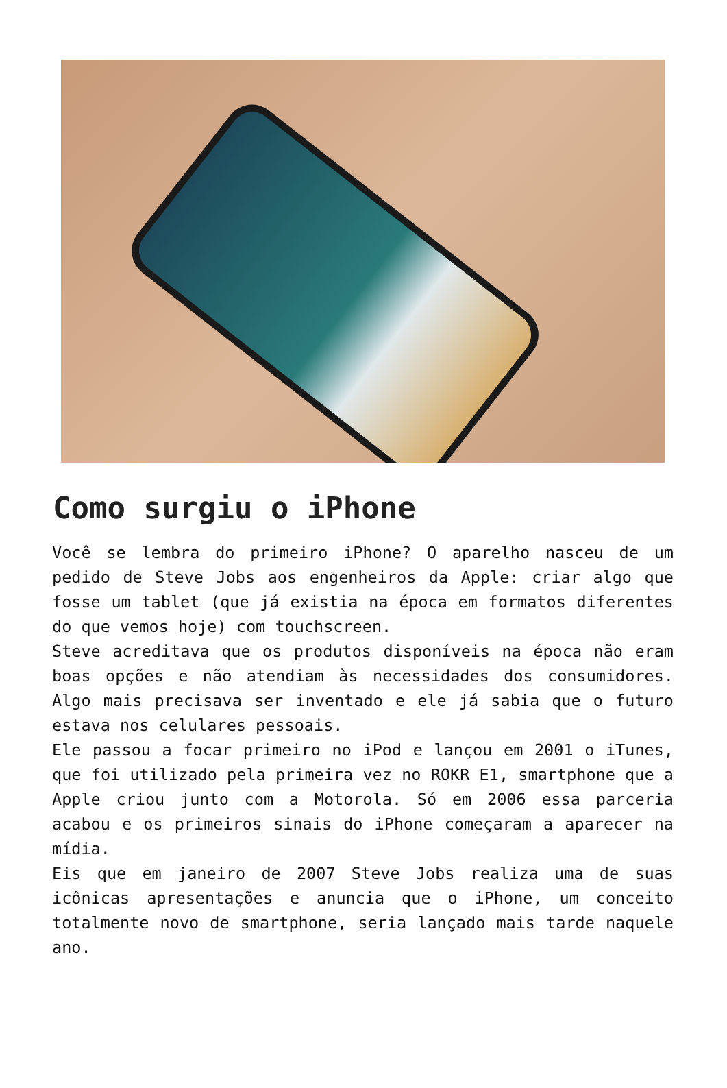Como surgiu o iPhone
Você se lembra do primeiro iPhone? O aparelho nasceu de um pedido de Steve Jobs aos engenheiros da Apple: criar algo que fosse um tablet (que já existia na época em formatos diferentes do que vemos hoje) com touchscreen.
Steve acreditava que os produtos disponíveis na época não eram boas opções e não atendiam às necessidades dos consumidores. Algo mais precisava ser inventado e ele já sabia que o futuro estava nos celulares pessoais.
Ele passou a focar primeiro no iPod e lançou em 2001 o iTunes, que foi utilizado pela primeira vez no ROKR E1, smartphone que a Apple criou junto com a Motorola. Só em 2006 essa parceria acabou e os primeiros sinais do iPhone começaram a aparecer na mídia.
Eis que em janeiro de 2007 Steve Jobs realiza uma de suas icônicas apresentações e anuncia que o iPhone, um conceito totalmente novo de smartphone, seria lançado mais tarde naquele ano.